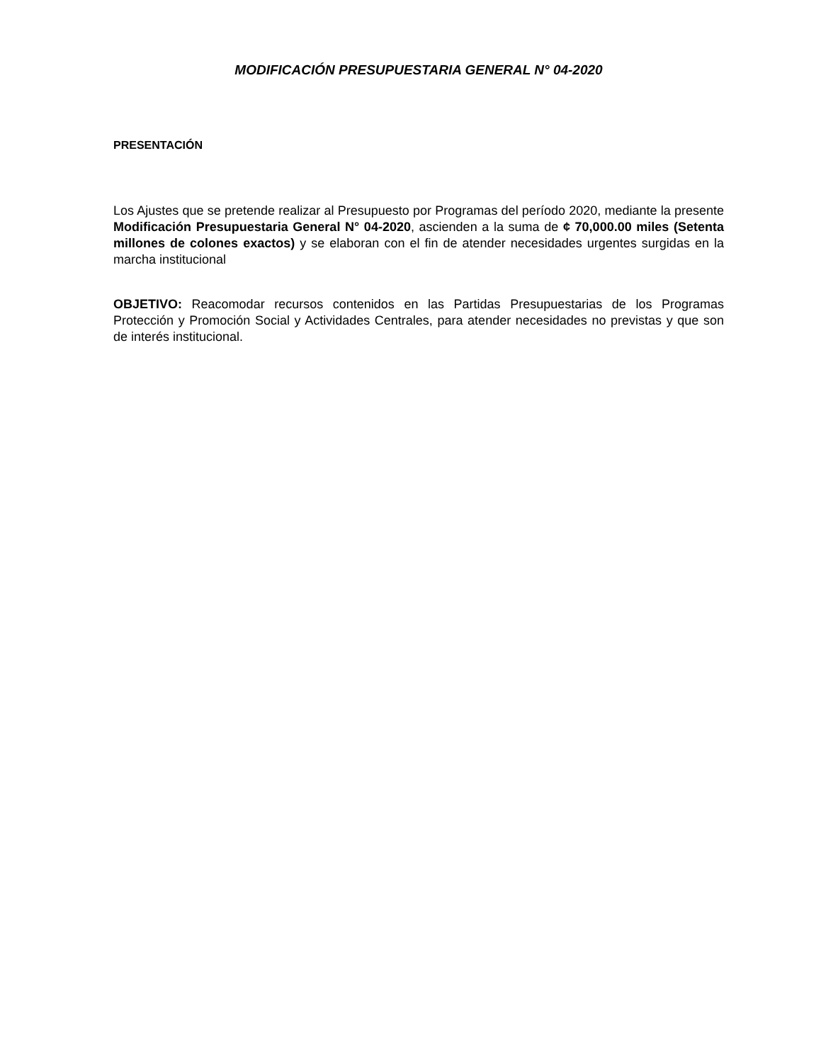MODIFICACIÓN PRESUPUESTARIA GENERAL N° 04-2020
PRESENTACIÓN
Los Ajustes que se pretende realizar al Presupuesto por Programas del período 2020, mediante la presente Modificación Presupuestaria General N° 04-2020, ascienden a la suma de ¢ 70,000.00 miles (Setenta millones de colones exactos) y se elaboran con el fin de atender necesidades urgentes surgidas en la marcha institucional
OBJETIVO: Reacomodar recursos contenidos en las Partidas Presupuestarias de los Programas Protección y Promoción Social y Actividades Centrales, para atender necesidades no previstas y que son de interés institucional.